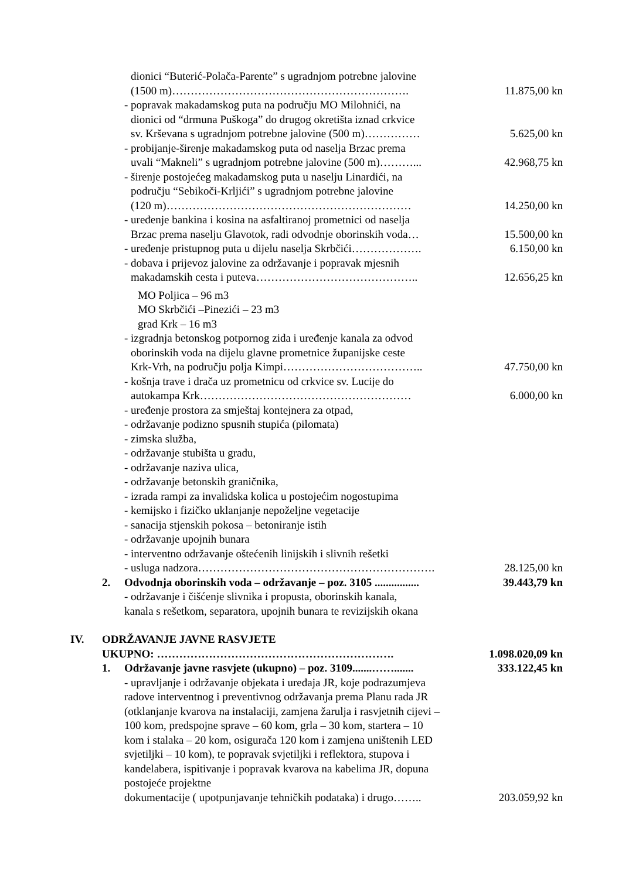dionici “Buterić-Polača-Parente” s ugradnjom potrebne jalovine
(1500 m)………………………………………………………. 11.875,00 kn
- popravak makadamskog puta na području MO Milohnići, na
dionici od “drmuna Puškoga” do drugog okretišta iznad crkvice
sv. Krševana s ugradnjom potrebne jalovine (500 m)…………… 5.625,00 kn
- probijanje-širenje makadamskog puta od naselja Brzac prema
uvali “Makneli” s ugradnjom potrebne jalovine (500 m)………... 42.968,75 kn
- širenje postojećeg makadamskog puta u naselju Linardići, na
području “Sebikoči-Krljići” s ugradnjom potrebne jalovine
(120 m)………………………………………………………… 14.250,00 kn
- uređenje bankina i kosina na asfaltiranoj prometnici od naselja
Brzac prema naselju Glavotok, radi odvodnje oborinskih voda… 15.500,00 kn
- uređenje pristupnog puta u dijelu naselja Skrbčići………………. 6.150,00 kn
- dobava i prijevoz jalovine za održavanje i popravak mjesnih
makadamskih cesta i puteva…………………………………….. 12.656,25 kn
MO Poljica – 96 m3
MO Skrbčići –Pinezići – 23 m3
grad Krk – 16 m3
- izgradnja betonskog potpornog zida i uređenje kanala za odvod
oborinskih voda na dijelu glavne prometnice županijske ceste
Krk-Vrh, na području polja Kimpi……………………………….. 47.750,00 kn
- košnja trave i drača uz prometnicu od crkvice sv. Lucije do
autokampa Krk………………………………………………… 6.000,00 kn
- uređenje prostora za smještaj kontejnera za otpad,
- održavanje podizno spusnih stupića (pilomata)
- zimska služba,
- održavanje stubišta u gradu,
- održavanje naziva ulica,
- održavanje betonskih graničnika,
- izrada rampi za invalidska kolica u postojećim nogostupima
- kemijsko i fizičko uklanjanje nepoželjne vegetacije
- sanacija stjenskih pokosa – betoniranje istih
- održavanje upojnih bunara
- interventno održavanje oštećenih linijskih i slivnih rešetki
- usluga nadzora………………………………………………………. 28.125,00 kn
2. Odvodnja oborinskih voda – održavanje – poz. 3105 ................ 39.443,79 kn
- održavanje i čišćenje slivnika i propusta, oborinskih kanala,
kanala s rešetkom, separatora, upojnih bunara te revizijskih okana
IV. ODRŽAVANJE JAVNE RASVJETE
UKUPNO: ………………………………………………………. 1.098.020,09 kn
1. Održavanje javne rasvjete (ukupno) – poz. 3109.......……....... 333.122,45 kn
- upravljanje i održavanje objekata i uređaja JR, koje podrazumjeva radove interventnog i preventivnog održavanja prema Planu rada JR (otklanjanje kvarova na instalaciji, zamjena žarulja i rasvjetnih cijevi – 100 kom, predspojne sprave – 60 kom, grla – 30 kom, startera – 10 kom i stalaka – 20 kom, osigurača 120 kom i zamjena uništenih LED svjetiljki – 10 kom), te popravak svjetiljki i reflektora, stupova i kandelabera, ispitivanje i popravak kvarova na kabelima JR, dopuna postojeće projektne
dokumentacije ( upotpunjavanje tehničkih podataka) i drugo…….. 203.059,92 kn